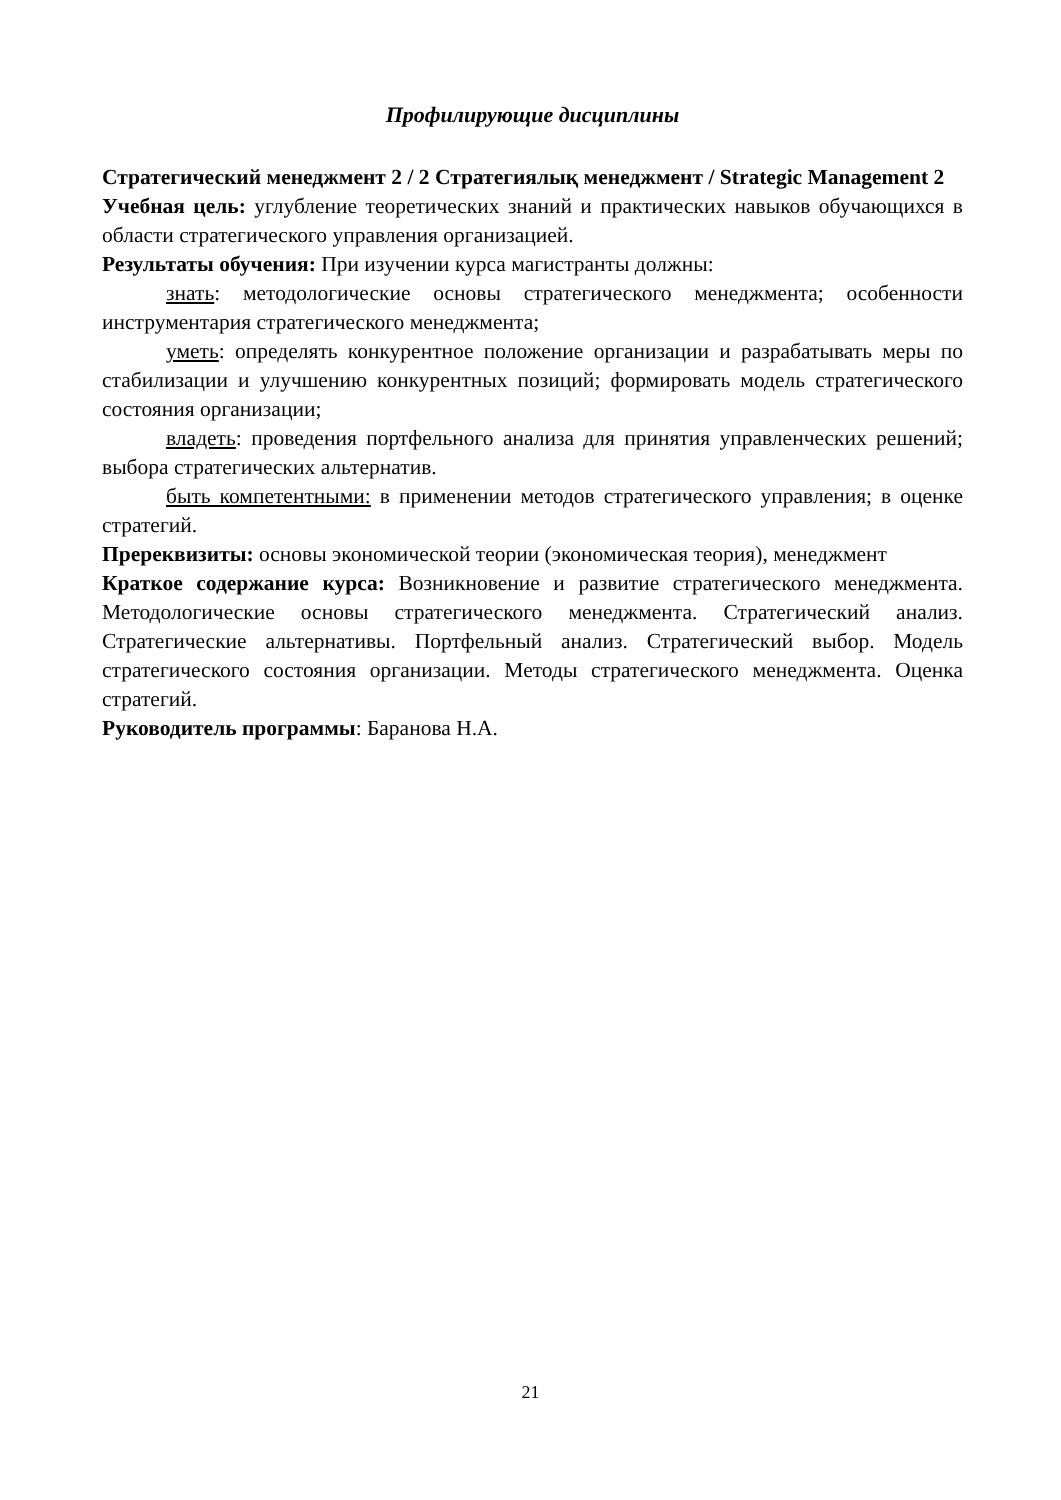Профилирующие дисциплины
Стратегический менеджмент 2 / 2 Стратегиялық менеджмент / Strategic Management 2
Учебная цель: углубление теоретических знаний и практических навыков обучающихся в области стратегического управления организацией.
Результаты обучения: При изучении курса магистранты должны:
знать: методологические основы стратегического менеджмента; особенности инструментария стратегического менеджмента;
уметь: определять конкурентное положение организации и разрабатывать меры по стабилизации и улучшению конкурентных позиций; формировать модель стратегического состояния организации;
владеть: проведения портфельного анализа для принятия управленческих решений; выбора стратегических альтернатив.
быть компетентными: в применении методов стратегического управления; в оценке стратегий.
Пререквизиты: основы экономической теории (экономическая теория), менеджмент
Краткое содержание курса: Возникновение и развитие стратегического менеджмента. Методологические основы стратегического менеджмента. Стратегический анализ. Стратегические альтернативы. Портфельный анализ. Стратегический выбор. Модель стратегического состояния организации. Методы стратегического менеджмента. Оценка стратегий.
Руководитель программы: Баранова Н.А.
21